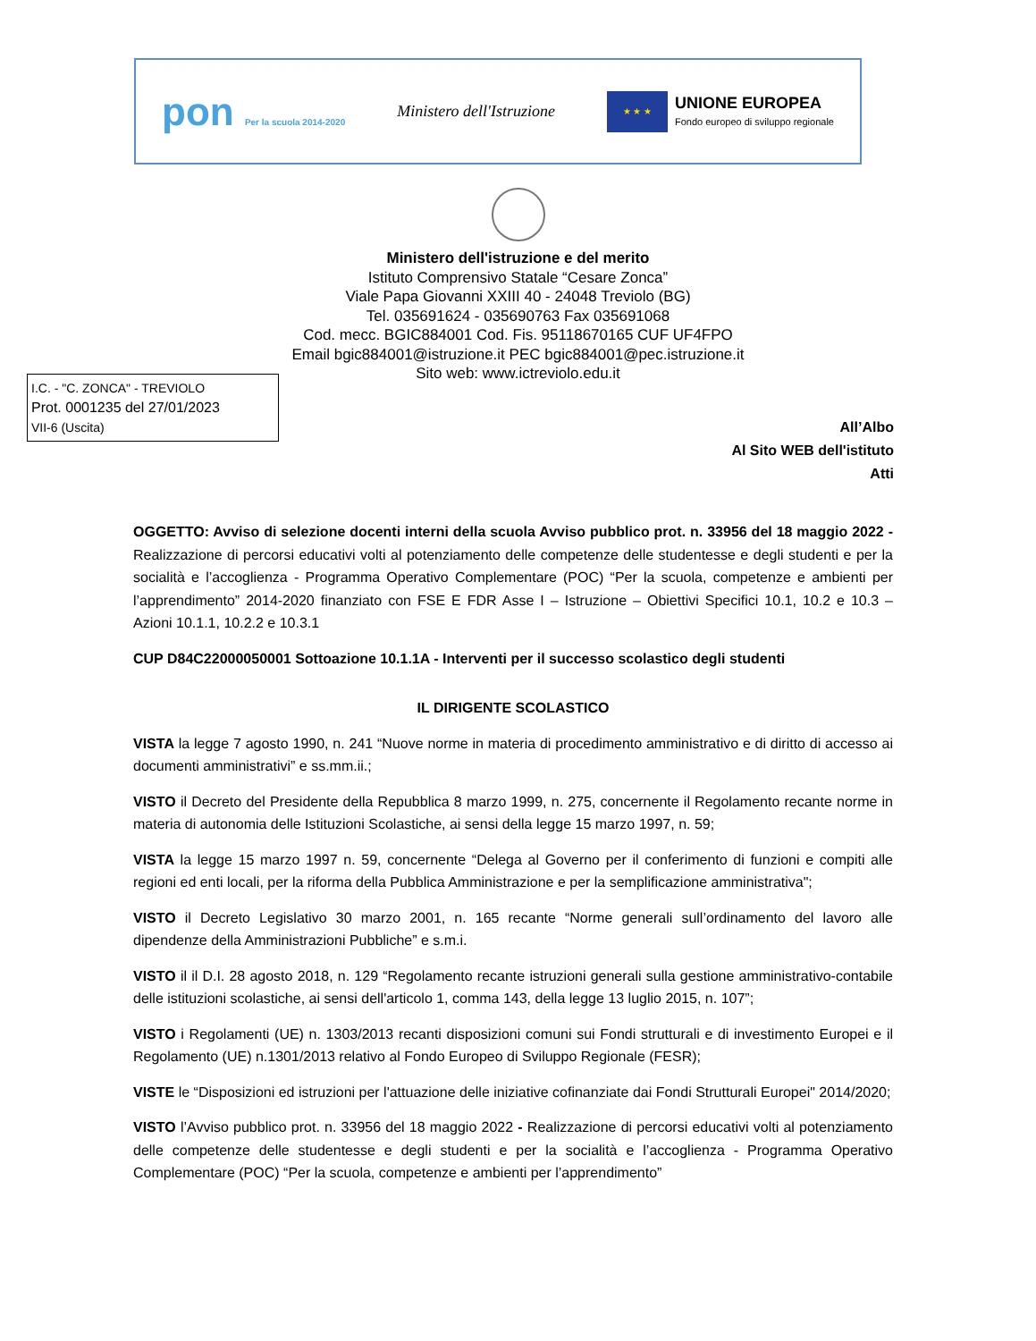pon Per la scuola 2014-2020
Ministero dell'Istruzione
★ ★ ★
UNIONE EUROPEA
Fondo europeo di sviluppo regionale
Ministero dell'istruzione e del merito
Istituto Comprensivo Statale “Cesare Zonca”
Viale Papa Giovanni XXIII 40 - 24048 Treviolo (BG)
Tel. 035691624 - 035690763 Fax 035691068
Cod. mecc. BGIC884001 Cod. Fis. 95118670165 CUF UF4FPO
Email bgic884001@istruzione.it PEC bgic884001@pec.istruzione.it
Sito web: www.ictreviolo.edu.it
I.C. - "C. ZONCA" - TREVIOLO
Prot. 0001235 del 27/01/2023
VII-6 (Uscita)
All’Albo
Al Sito WEB dell'istituto
Atti
OGGETTO: Avviso di selezione docenti interni della scuola Avviso pubblico prot. n. 33956 del 18 maggio 2022 - Realizzazione di percorsi educativi volti al potenziamento delle competenze delle studentesse e degli studenti e per la socialità e l’accoglienza - Programma Operativo Complementare (POC) “Per la scuola, competenze e ambienti per l’apprendimento” 2014-2020 finanziato con FSE E FDR Asse I – Istruzione – Obiettivi Specifici 10.1, 10.2 e 10.3 – Azioni 10.1.1, 10.2.2 e 10.3.1
CUP D84C22000050001 Sottoazione 10.1.1A - Interventi per il successo scolastico degli studenti
IL DIRIGENTE SCOLASTICO
VISTA la legge 7 agosto 1990, n. 241 “Nuove norme in materia di procedimento amministrativo e di diritto di accesso ai documenti amministrativi” e ss.mm.ii.;
VISTO il Decreto del Presidente della Repubblica 8 marzo 1999, n. 275, concernente il Regolamento recante norme in materia di autonomia delle Istituzioni Scolastiche, ai sensi della legge 15 marzo 1997, n. 59;
VISTA la legge 15 marzo 1997 n. 59, concernente “Delega al Governo per il conferimento di funzioni e compiti alle regioni ed enti locali, per la riforma della Pubblica Amministrazione e per la semplificazione amministrativa";
VISTO il Decreto Legislativo 30 marzo 2001, n. 165 recante “Norme generali sull’ordinamento del lavoro alle dipendenze della Amministrazioni Pubbliche” e s.m.i.
VISTO il il D.I. 28 agosto 2018, n. 129 “Regolamento recante istruzioni generali sulla gestione amministrativo-contabile delle istituzioni scolastiche, ai sensi dell'articolo 1, comma 143, della legge 13 luglio 2015, n. 107”;
VISTO i Regolamenti (UE) n. 1303/2013 recanti disposizioni comuni sui Fondi strutturali e di investimento Europei e il Regolamento (UE) n.1301/2013 relativo al Fondo Europeo di Sviluppo Regionale (FESR);
VISTE le “Disposizioni ed istruzioni per l'attuazione delle iniziative cofinanziate dai Fondi Strutturali Europei" 2014/2020;
VISTO l’Avviso pubblico prot. n. 33956 del 18 maggio 2022 - Realizzazione di percorsi educativi volti al potenziamento delle competenze delle studentesse e degli studenti e per la socialità e l’accoglienza - Programma Operativo Complementare (POC) “Per la scuola, competenze e ambienti per l’apprendimento”